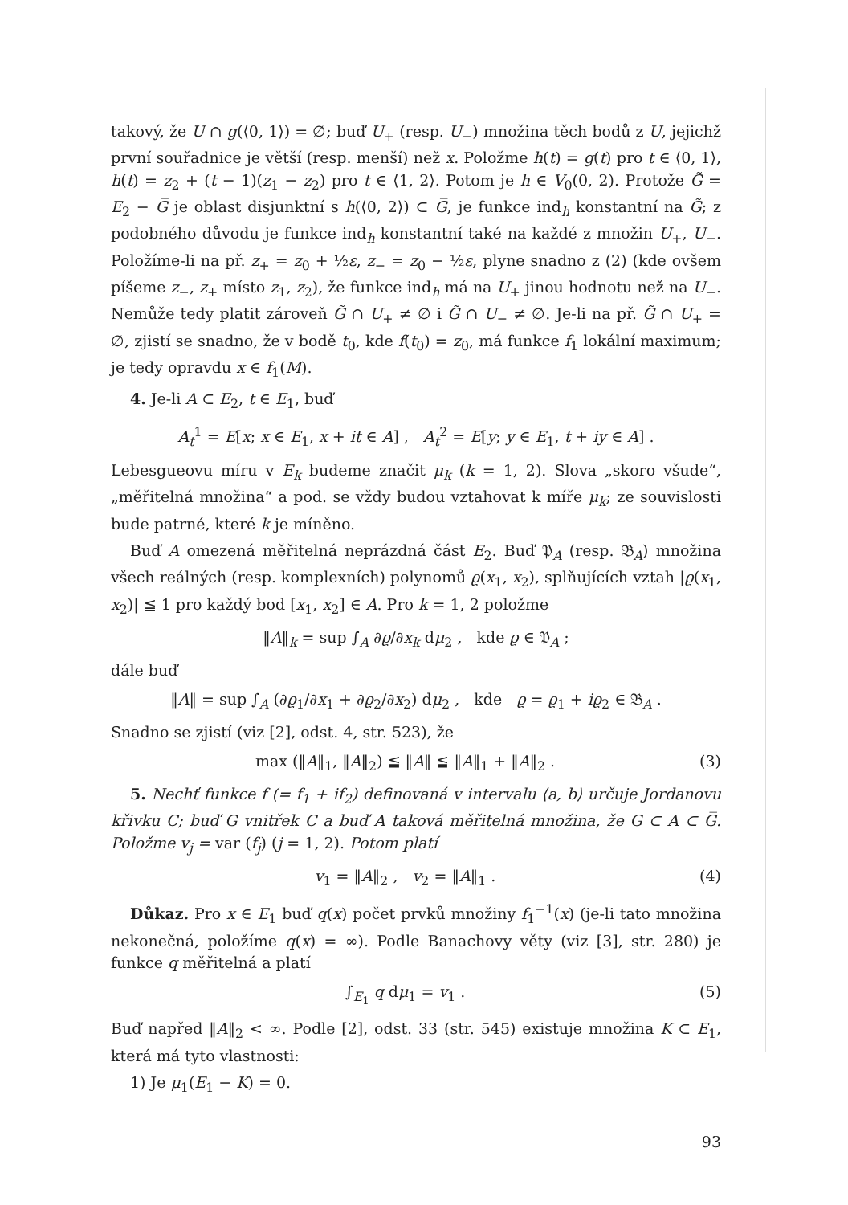takový, že U ∩ g(⟨0, 1⟩) = ∅; buď U<sub>+</sub> (resp. U<sub>−</sub>) množina těch bodů z U, jejichž první souřadnice je větší (resp. menší) než x. Položme h(t) = g(t) pro t ∈ ⟨0, 1⟩, h(t) = z<sub>2</sub> + (t − 1)(z<sub>1</sub> − z<sub>2</sub>) pro t ∈ ⟨1, 2⟩. Potom je h ∈ V<sub>0</sub>(0, 2). Protože G̃ = E<sub>2</sub> − G̅ je oblast disjunktní s h(⟨0, 2⟩) ⊂ G̅, je funkce ind<sub>h</sub> konstantní na G̃; z podobného důvodu je funkce ind<sub>h</sub> konstantní také na každé z množin U<sub>+</sub>, U<sub>−</sub>. Položíme-li na př. z<sub>+</sub> = z<sub>0</sub> + ½ε, z<sub>−</sub> = z<sub>0</sub> − ½ε, plyne snadno z (2) (kde ovšem píšeme z<sub>−</sub>, z<sub>+</sub> místo z<sub>1</sub>, z<sub>2</sub>), že funkce ind<sub>h</sub> má na U<sub>+</sub> jinou hodnotu než na U<sub>−</sub>. Nemůže tedy platit zároveň G̃ ∩ U<sub>+</sub> ≠ ∅ i G̃ ∩ U<sub>−</sub> ≠ ∅. Je-li na př. G̃ ∩ U<sub>+</sub> = ∅, zjistí se snadno, že v bodě t<sub>0</sub>, kde f(t<sub>0</sub>) = z<sub>0</sub>, má funkce f<sub>1</sub> lokální maximum; je tedy opravdu x ∈ f<sub>1</sub>(M).
4. Je-li A ⊂ E<sub>2</sub>, t ∈ E<sub>1</sub>, buď
A<sub>t</sub><sup>1</sup> = E[x; x ∈ E<sub>1</sub>, x + it ∈ A] , A<sub>t</sub><sup>2</sup> = E[y; y ∈ E<sub>1</sub>, t + iy ∈ A] .
Lebesgueovu míru v E<sub>k</sub> budeme značit μ<sub>k</sub> (k = 1, 2). Slova „skoro všude“, „měřitelná množina“ a pod. se vždy budou vztahovat k míře μ<sub>k</sub>; ze souvislosti bude patrné, které k je míněno.
Buď A omezená měřitelná neprázdná část E<sub>2</sub>. Buď 𝔓<sub>A</sub> (resp. 𝔅<sub>A</sub>) množina všech reálných (resp. komplexních) polynomů ϱ(x<sub>1</sub>, x<sub>2</sub>), splňujících vztah |ϱ(x<sub>1</sub>, x<sub>2</sub>)| ≦ 1 pro každý bod [x<sub>1</sub>, x<sub>2</sub>] ∈ A. Pro k = 1, 2 položme
‖A‖<sub>k</sub> = sup ∫<sub>A</sub> ∂ϱ/∂x<sub>k</sub> dμ<sub>2</sub> , kde ϱ ∈ 𝔓<sub>A</sub> ;
dále buď
‖A‖ = sup ∫<sub>A</sub> (∂ϱ<sub>1</sub>/∂x<sub>1</sub> + ∂ϱ<sub>2</sub>/∂x<sub>2</sub>) dμ<sub>2</sub> , kde ϱ = ϱ<sub>1</sub> + iϱ<sub>2</sub> ∈ 𝔅<sub>A</sub> .
Snadno se zjistí (viz [2], odst. 4, str. 523), že
max (‖A‖<sub>1</sub>, ‖A‖<sub>2</sub>) ≦ ‖A‖ ≦ ‖A‖<sub>1</sub> + ‖A‖<sub>2</sub> . (3)
5. Nechť funkce f (= f<sub>1</sub> + if<sub>2</sub>) definovaná v intervalu ⟨a, b⟩ určuje Jordanovu křivku C; buď G vnitřek C a buď A taková měřitelná množina, že G ⊂ A ⊂ G̅. Položme v<sub>j</sub> = var (f<sub>j</sub>) (j = 1, 2). Potom platí
v<sub>1</sub> = ‖A‖<sub>2</sub> , v<sub>2</sub> = ‖A‖<sub>1</sub> . (4)
Důkaz. Pro x ∈ E<sub>1</sub> buď q(x) počet prvků množiny f<sub>1</sub><sup>−1</sup>(x) (je-li tato množina nekonečná, položíme q(x) = ∞). Podle Banachovy věty (viz [3], str. 280) je funkce q měřitelná a platí
∫<sub>E<sub>1</sub></sub> q dμ<sub>1</sub> = v<sub>1</sub> . (5)
Buď napřed ‖A‖<sub>2</sub> < ∞. Podle [2], odst. 33 (str. 545) existuje množina K ⊂ E<sub>1</sub>, která má tyto vlastnosti:
1) Je μ<sub>1</sub>(E<sub>1</sub> − K) = 0.
93